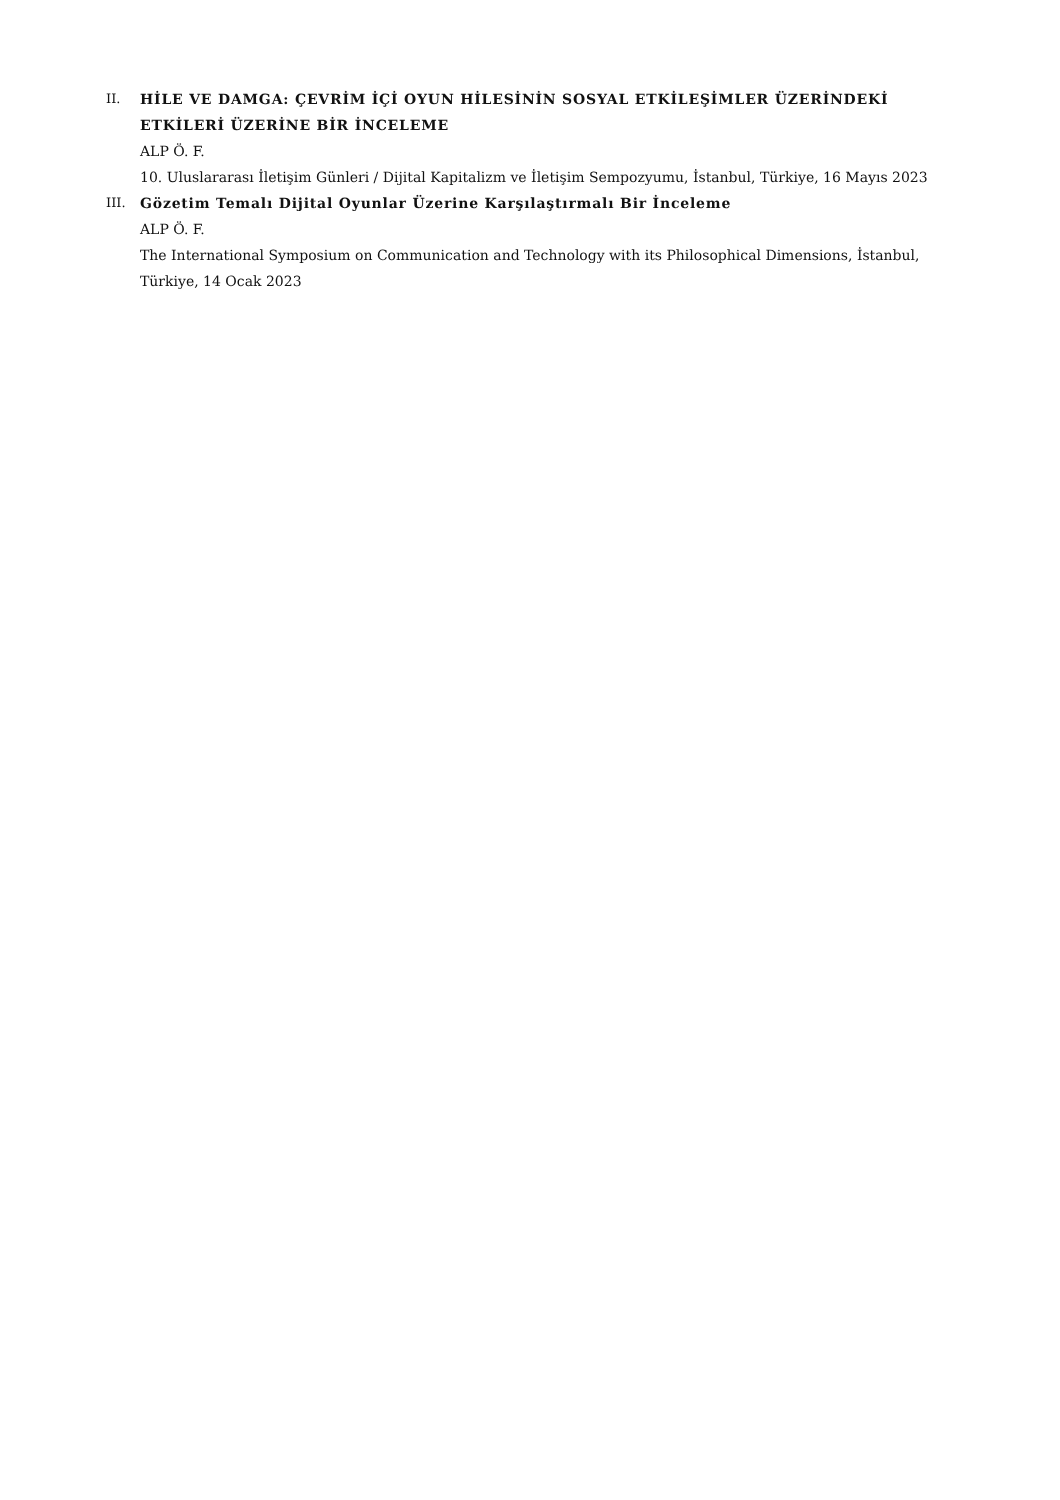II. HİLE VE DAMGA: ÇEVRİM İÇİ OYUN HİLESİNİN SOSYAL ETKİLEŞİMLER ÜZERİNDEKİ ETKİLERİ ÜZERİNE BİR İNCELEME
ALP Ö. F.
10. Uluslararası İletişim Günleri / Dijital Kapitalizm ve İletişim Sempozyumu, İstanbul, Türkiye, 16 Mayıs 2023
III. Gözetim Temalı Dijital Oyunlar Üzerine Karşılaştırmalı Bir İnceleme
ALP Ö. F.
The International Symposium on Communication and Technology with its Philosophical Dimensions, İstanbul, Türkiye, 14 Ocak 2023